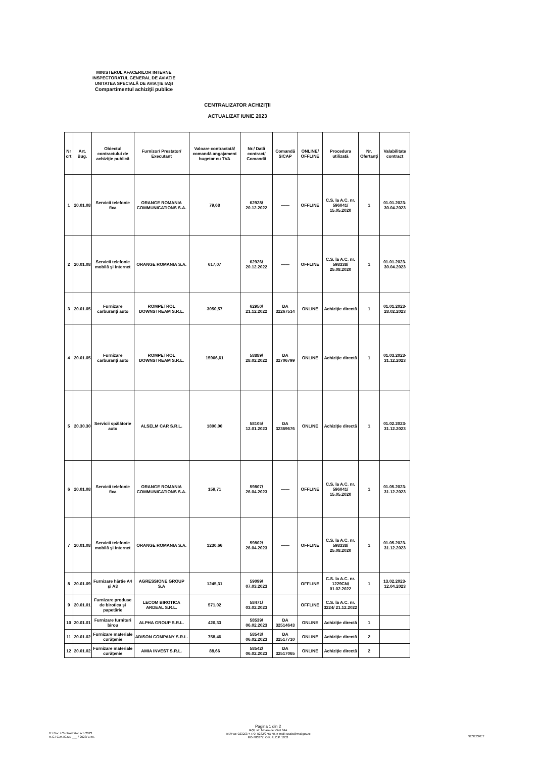MINISTERUL AFACERILOR INTERNE
INSPECTORATUL GENERAL DE AVIAŢIE
UNITATEA SPECIALĂ DE AVIAŢIE IAŞI
Compartimentul achiziţii publice
CENTRALIZATOR ACHIZIŢII
ACTUALIZAT IUNIE 2023
| Nr crt | Art. Bug. | Obiectul contractului de achiziţie publică | Furnizor/ Prestator/ Executant | Valoare contractată/ comandă angajament bugetar cu TVA | Nr./ Dată contract/ Comandă | Comandă SICAP | ONLINE/ OFFLINE | Procedura utilizată | Nr. Ofertanţi | Valabilitate contract |
| --- | --- | --- | --- | --- | --- | --- | --- | --- | --- | --- |
| 1 | 20.01.08 | Servicii telefonie fixa | ORANGE ROMANIA COMMUNICATIONS S.A. | 79,68 | 62928/ 20.12.2022 | —— | OFFLINE | C.S. la A.C. nr. 596041/ 15.05.2020 | 1 | 01.01.2023-30.04.2023 |
| 2 | 20.01.08 | Servicii telefonie mobilă şi internet | ORANGE ROMANIA S.A. | 617,07 | 62926/ 20.12.2022 | —— | OFFLINE | C.S. la A.C. nr. 598338/ 25.08.2020 | 1 | 01.01.2023-30.04.2023 |
| 3 | 20.01.05 | Furnizare carburanţi auto | ROMPETROL DOWNSTREAM S.R.L. | 3050,57 | 62950/ 21.12.2022 | DA 32267514 | ONLINE | Achiziţie directă | 1 | 01.01.2023-28.02.2023 |
| 4 | 20.01.05 | Furnizare carburanţi auto | ROMPETROL DOWNSTREAM S.R.L. | 15906,61 | 58889/ 28.02.2022 | DA 32706799 | ONLINE | Achiziţie directă | 1 | 01.03.2023-31.12.2023 |
| 5 | 20.30.30 | Servicii spălătorie auto | ALSELM CAR S.R.L. | 1800,00 | 58105/ 12.01.2023 | DA 32369676 | ONLINE | Achiziţie directă | 1 | 01.02.2023-31.12.2023 |
| 6 | 20.01.08 | Servicii telefonie fixa | ORANGE ROMANIA COMMUNICATIONS S.A. | 159,71 | 59807/ 26.04.2023 | —— | OFFLINE | C.S. la A.C. nr. 596041/ 15.05.2020 | 1 | 01.05.2023-31.12.2023 |
| 7 | 20.01.08 | Servicii telefonie mobilă şi internet | ORANGE ROMANIA S.A. | 1230,66 | 59802/ 26.04.2023 | —— | OFFLINE | C.S. la A.C. nr. 598338/ 25.08.2020 | 1 | 01.05.2023-31.12.2023 |
| 8 | 20.01.09 | Furnizare hârtie A4 și A3 | AGRESSIONE GROUP S.A | 1245,31 | 59099/ 07.03.2023 | | OFFLINE | C.S. la A.C. nr. 1229CN/ 01.02.2022 | 1 | 13.02.2023-12.04.2023 |
| 9 | 20.01.01 | Furnizare produse de birotica și papetărie | LECOM BIROTICA ARDEAL S.R.L. | 571,02 | 58471/ 03.02.2023 | | OFFLINE | C.S. la A.C. nr. 3224/ 21.12.2022 | | |
| 10 | 20.01.01 | Furnizare furnituri birou | ALPHA GROUP S.R.L. | 420,33 | 58539/ 06.02.2023 | DA 32514643 | ONLINE | Achiziţie directă | 1 | |
| 11 | 20.01.02 | Furnizare materiale curățenie | ADISON COMPANY S.R.L. | 758,46 | 58543/ 06.02.2023 | DA 32517710 | ONLINE | Achiziţie directă | 2 | |
| 12 | 20.01.02 | Furnizare materiale curățenie | AMIA INVEST S.R.L. | 88,66 | 58542/ 06.02.2023 | DA 32517065 | ONLINE | Achiziţie directă | 2 | |
Pagina 1 din 2
D:/ Doc./ Centralizator ach 2023
R.C./ C.M./C.M./ ___ / 2023/ 1 ex.
IAŞI, str. Moara de Vânt 34A
Tel./Fax: 0232/274770; 0232/276770, e-mail: usais@mai.gov.ro
RO-700377; O.P. 4; C.P. 1053
NESECRET